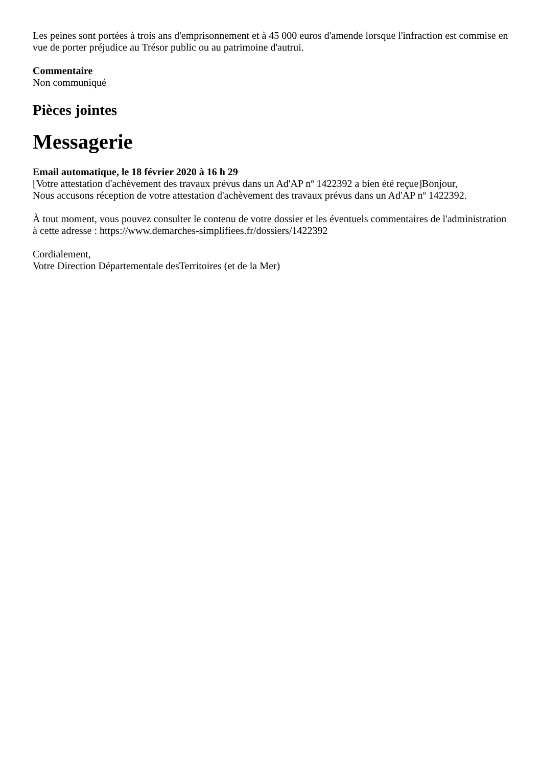Les peines sont portées à trois ans d'emprisonnement et à 45 000 euros d'amende lorsque l'infraction est commise en vue de porter préjudice au Trésor public ou au patrimoine d'autrui.
Commentaire
Non communiqué
Pièces jointes
Messagerie
Email automatique, le 18 février 2020 à 16 h 29
[Votre attestation d'achèvement des travaux prévus dans un Ad'AP nº 1422392 a bien été reçue]Bonjour,
Nous accusons réception de votre attestation d'achèvement des travaux prévus dans un Ad'AP nº 1422392.
À tout moment, vous pouvez consulter le contenu de votre dossier et les éventuels commentaires de l'administration à cette adresse : https://www.demarches-simplifiees.fr/dossiers/1422392
Cordialement,
Votre Direction Départementale desTerritoires (et de la Mer)